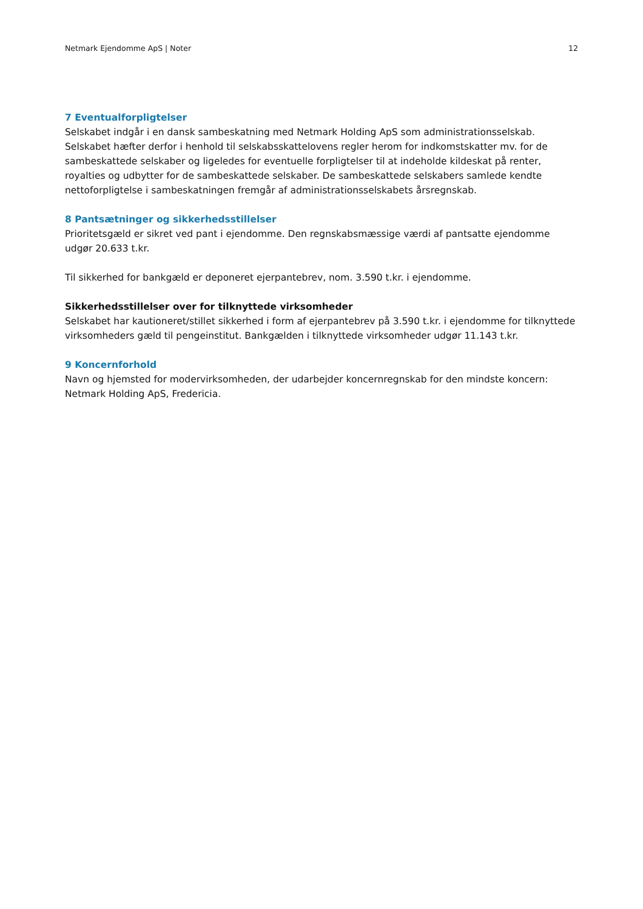Netmark Ejendomme ApS | Noter 12
7 Eventualforpligtelser
Selskabet indgår i en dansk sambeskatning med Netmark Holding ApS som administrationsselskab. Selskabet hæfter derfor i henhold til selskabsskattelovens regler herom for indkomstskatter mv. for de sambeskattede selskaber og ligeledes for eventuelle forpligtelser til at indeholde kildeskat på renter, royalties og udbytter for de sambeskattede selskaber. De sambeskattede selskabers samlede kendte nettoforpligtelse i sambeskatningen fremgår af administrationsselskabets årsregnskab.
8 Pantsætninger og sikkerhedsstillelser
Prioritetsgæld er sikret ved pant i ejendomme. Den regnskabsmæssige værdi af pantsatte ejendomme
udgør 20.633 t.kr.
Til sikkerhed for bankgæld er deponeret ejerpantebrev, nom. 3.590 t.kr. i ejendomme.
Sikkerhedsstillelser over for tilknyttede virksomheder
Selskabet har kautioneret/stillet sikkerhed i form af ejerpantebrev på 3.590 t.kr. i ejendomme for tilknyttede virksomheders gæld til pengeinstitut. Bankgælden i tilknyttede virksomheder udgør 11.143 t.kr.
9 Koncernforhold
Navn og hjemsted for modervirksomheden, der udarbejder koncernregnskab for den mindste koncern:
Netmark Holding ApS, Fredericia.